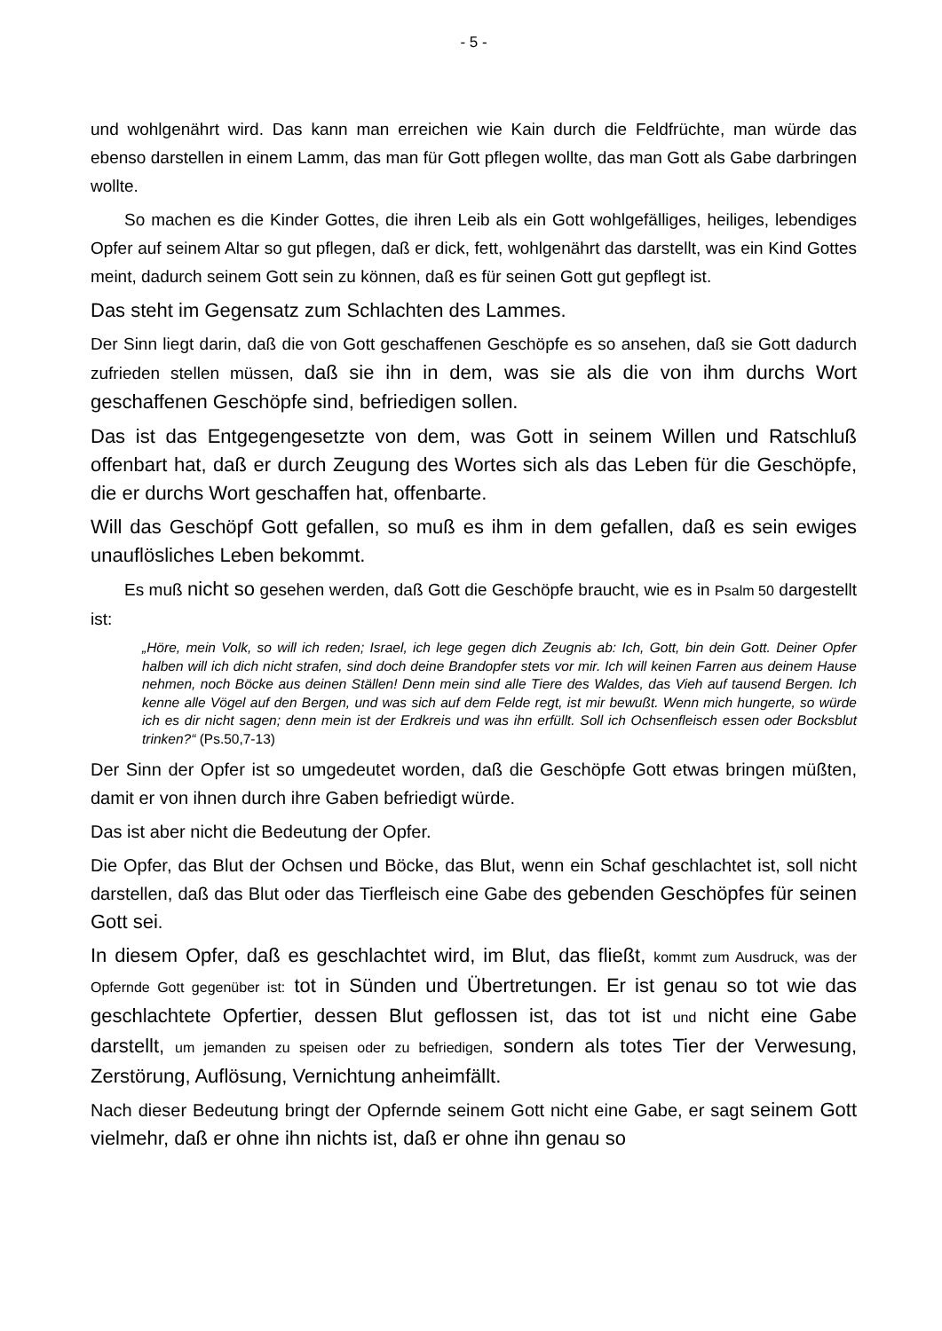- 5 -
und wohlgenährt wird. Das kann man erreichen wie Kain durch die Feldfrüchte, man würde das ebenso darstellen in einem Lamm, das man für Gott pflegen wollte, das man Gott als Gabe darbringen wollte.
So machen es die Kinder Gottes, die ihren Leib als ein Gott wohlgefälliges, heiliges, lebendiges Opfer auf seinem Altar so gut pflegen, daß er dick, fett, wohlgenährt das darstellt, was ein Kind Gottes meint, dadurch seinem Gott sein zu können, daß es für seinen Gott gut gepflegt ist.
Das steht im Gegensatz zum Schlachten des Lammes.
Der Sinn liegt darin, daß die von Gott geschaffenen Geschöpfe es so ansehen, daß sie Gott dadurch zufrieden stellen müssen, daß sie ihn in dem, was sie als die von ihm durchs Wort geschaffenen Geschöpfe sind, befriedigen sollen.
Das ist das Entgegengesetzte von dem, was Gott in seinem Willen und Ratschluß offenbart hat, daß er durch Zeugung des Wortes sich als das Leben für die Geschöpfe, die er durchs Wort geschaffen hat, offenbarte.
Will das Geschöpf Gott gefallen, so muß es ihm in dem gefallen, daß es sein ewiges unauflösliches Leben bekommt.
Es muß nicht so gesehen werden, daß Gott die Geschöpfe braucht, wie es in Psalm 50 dargestellt ist:
„Höre, mein Volk, so will ich reden; Israel, ich lege gegen dich Zeugnis ab: Ich, Gott, bin dein Gott. Deiner Opfer halben will ich dich nicht strafen, sind doch deine Brandopfer stets vor mir. Ich will keinen Farren aus deinem Hause nehmen, noch Böcke aus deinen Ställen! Denn mein sind alle Tiere des Waldes, das Vieh auf tausend Bergen. Ich kenne alle Vögel auf den Bergen, und was sich auf dem Felde regt, ist mir bewußt. Wenn mich hungerte, so würde ich es dir nicht sagen; denn mein ist der Erdkreis und was ihn erfüllt. Soll ich Ochsenfleisch essen oder Bocksblut trinken?“ (Ps.50,7-13)
Der Sinn der Opfer ist so umgedeutet worden, daß die Geschöpfe Gott etwas bringen müßten, damit er von ihnen durch ihre Gaben befriedigt würde.
Das ist aber nicht die Bedeutung der Opfer.
Die Opfer, das Blut der Ochsen und Böcke, das Blut, wenn ein Schaf geschlachtet ist, soll nicht darstellen, daß das Blut oder das Tierfleisch eine Gabe des gebenden Geschöpfes für seinen Gott sei.
In diesem Opfer, daß es geschlachtet wird, im Blut, das fließt, kommt zum Ausdruck, was der Opfernde Gott gegenüber ist: tot in Sünden und Übertretungen. Er ist genau so tot wie das geschlachtete Opfertier, dessen Blut geflossen ist, das tot ist und nicht eine Gabe darstellt, um jemanden zu speisen oder zu befriedigen, sondern als totes Tier der Verwesung, Zerstörung, Auflösung, Vernichtung anheimfällt.
Nach dieser Bedeutung bringt der Opfernde seinem Gott nicht eine Gabe, er sagt seinem Gott vielmehr, daß er ohne ihn nichts ist, daß er ohne ihn genau so